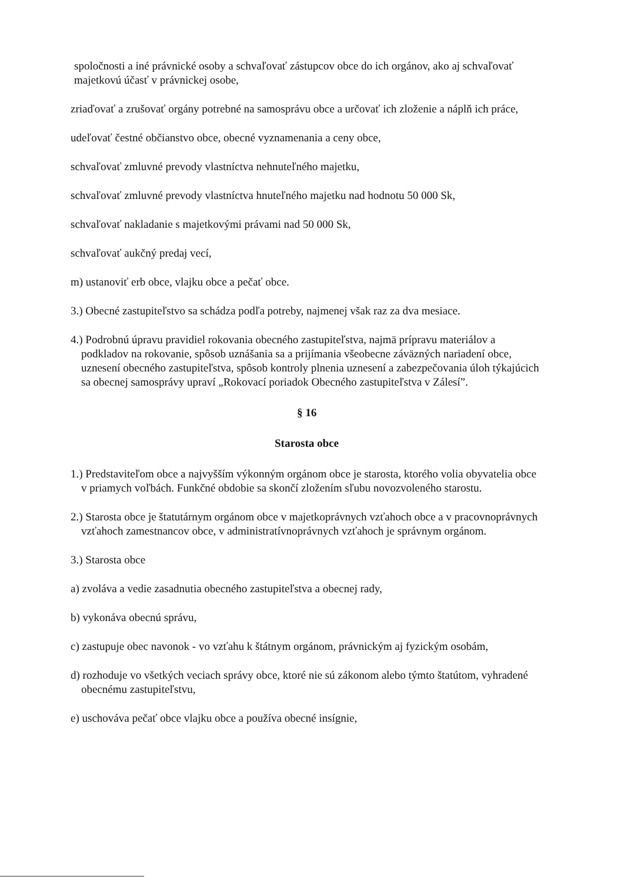spoločnosti a iné právnické osoby a schvaľovať zástupcov obce do ich orgánov, ako aj schvaľovať majetkovú účasť v právnickej osobe,
zriaďovať a zrušovať orgány potrebné na samosprávu obce a určovať ich zloženie a náplň ich práce,
udeľovať čestné občianstvo obce, obecné vyznamenania a ceny obce,
schvaľovať zmluvné prevody vlastníctva nehnuteľného majetku,
schvaľovať zmluvné prevody vlastníctva hnuteľného majetku nad hodnotu 50 000 Sk,
schvaľovať nakladanie s majetkovými právami nad 50 000 Sk,
schvaľovať aukčný predaj vecí,
m) ustanoviť erb obce, vlajku obce a pečať obce.
3.) Obecné zastupiteľstvo sa schádza podľa potreby, najmenej však raz za dva mesiace.
4.) Podrobnú úpravu pravidiel rokovania obecného zastupiteľstva, najmä prípravu materiálov a podkladov na rokovanie, spôsob uznášania sa a prijímania všeobecne záväzných nariadení obce, uznesení obecného zastupiteľstva, spôsob kontroly plnenia uznesení a zabezpečovania úloh týkajúcich sa obecnej samosprávy upraví „Rokovací poriadok Obecného zastupiteľstva v Zálesí”.
§ 16
Starosta obce
1.) Predstaviteľom obce a najvyšším výkonným orgánom obce je starosta, ktorého volia obyvatelia obce v priamych voľbách. Funkčné obdobie sa skončí zložením sľubu novozvoleného starostu.
2.) Starosta obce je štatutárnym orgánom obce v majetkoprávnych vzťahoch obce a v pracovnoprávnych vzťahoch zamestnancov obce, v administratívnoprávnych vzťahoch je správnym orgánom.
3.) Starosta obce
a) zvoláva a vedie zasadnutia obecného zastupiteľstva a obecnej rady,
b) vykonáva obecnú správu,
c) zastupuje obec navonok - vo vzťahu k štátnym orgánom, právnickým aj fyzickým osobám,
d) rozhoduje vo všetkých veciach správy obce, ktoré nie sú zákonom alebo týmto štatútom, vyhradené obecnému zastupiteľstvu,
e) uschováva pečať obce vlajku obce a používa obecné insígnie,